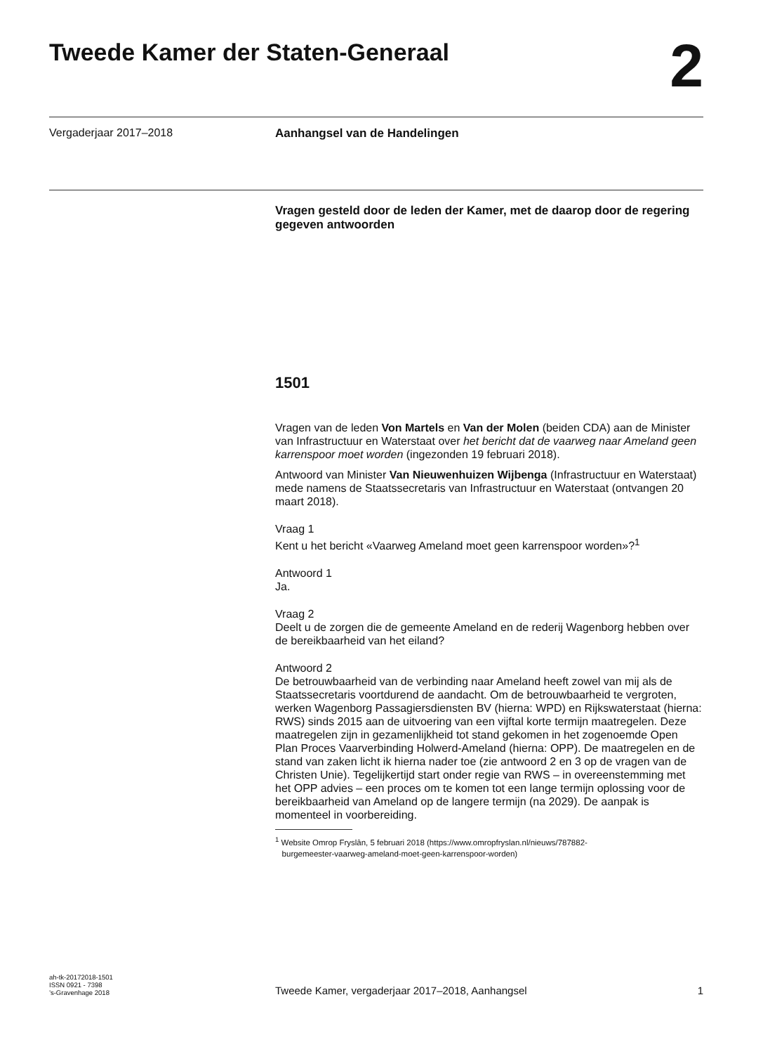Tweede Kamer der Staten-Generaal
2
Vergaderjaar 2017–2018 Aanhangsel van de Handelingen
Vragen gesteld door de leden der Kamer, met de daarop door de regering gegeven antwoorden
1501
Vragen van de leden Von Martels en Van der Molen (beiden CDA) aan de Minister van Infrastructuur en Waterstaat over het bericht dat de vaarweg naar Ameland geen karrenspoor moet worden (ingezonden 19 februari 2018).
Antwoord van Minister Van Nieuwenhuizen Wijbenga (Infrastructuur en Waterstaat) mede namens de Staatssecretaris van Infrastructuur en Waterstaat (ontvangen 20 maart 2018).
Vraag 1
Kent u het bericht «Vaarweg Ameland moet geen karrenspoor worden»?<sup>1</sup>
Antwoord 1
Ja.
Vraag 2
Deelt u de zorgen die de gemeente Ameland en de rederij Wagenborg hebben over de bereikbaarheid van het eiland?
Antwoord 2
De betrouwbaarheid van de verbinding naar Ameland heeft zowel van mij als de Staatssecretaris voortdurend de aandacht. Om de betrouwbaarheid te vergroten, werken Wagenborg Passagiersdiensten BV (hierna: WPD) en Rijkswaterstaat (hierna: RWS) sinds 2015 aan de uitvoering van een vijftal korte termijn maatregelen. Deze maatregelen zijn in gezamenlijkheid tot stand gekomen in het zogenoemde Open Plan Proces Vaarverbinding Holwerd-Ameland (hierna: OPP). De maatregelen en de stand van zaken licht ik hierna nader toe (zie antwoord 2 en 3 op de vragen van de Christen Unie). Tegelijkertijd start onder regie van RWS – in overeenstemming met het OPP advies – een proces om te komen tot een lange termijn oplossing voor de bereikbaarheid van Ameland op de langere termijn (na 2029). De aanpak is momenteel in voorbereiding.
<sup>1</sup> Website Omrop Fryslân, 5 februari 2018 (https://www.omropfryslan.nl/nieuws/787882-
burgemeester-vaarweg-ameland-moet-geen-karrenspoor-worden)
ah-tk-20172018-1501
ISSN 0921 - 7398
’s-Gravenhage 2018
Tweede Kamer, vergaderjaar 2017–2018, Aanhangsel
1